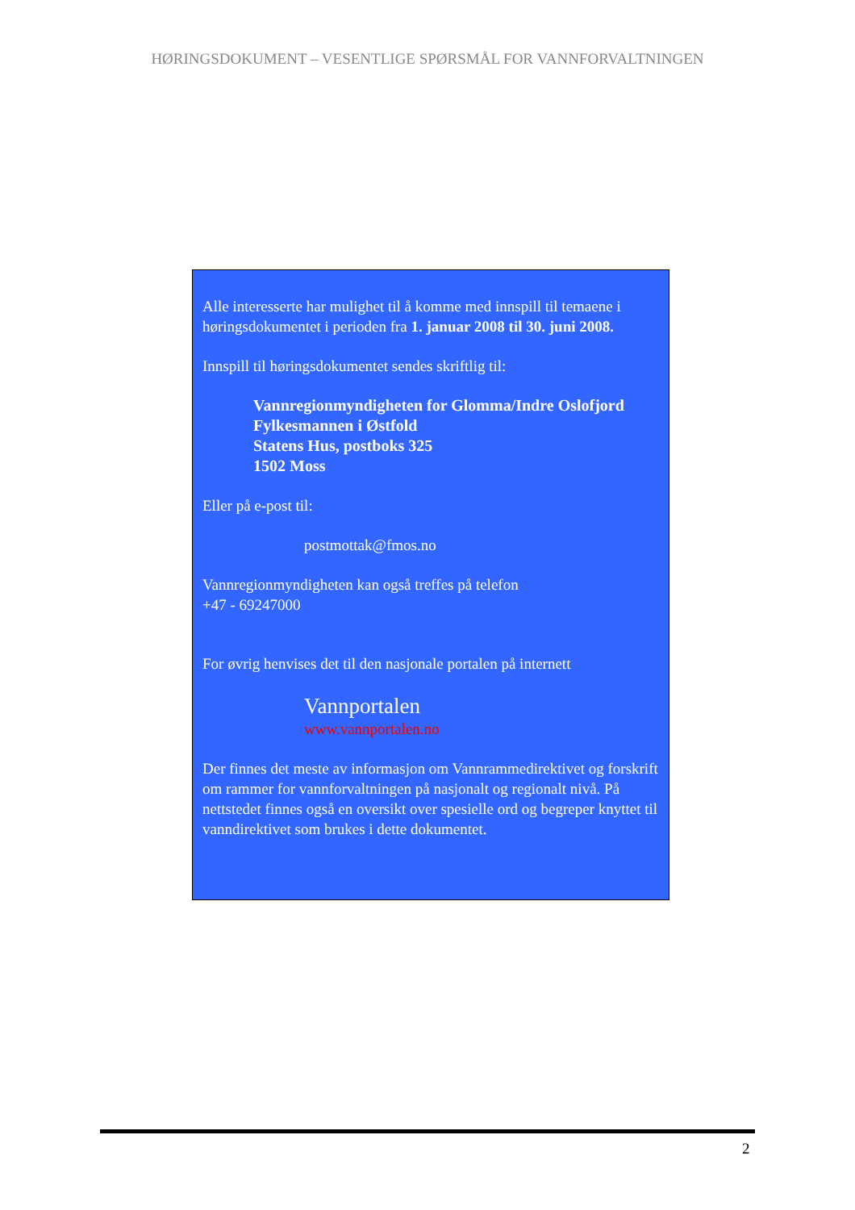HØRINGSDOKUMENT – VESENTLIGE SPØRSMÅL FOR VANNFORVALTNINGEN
Alle interesserte har mulighet til å komme med innspill til temaene i høringsdokumentet i perioden fra 1. januar 2008 til 30. juni 2008.
Innspill til høringsdokumentet sendes skriftlig til:
Vannregionmyndigheten for Glomma/Indre Oslofjord
Fylkesmannen i Østfold
Statens Hus, postboks 325
1502 Moss
Eller på e-post til:
postmottak@fmos.no
Vannregionmyndigheten kan også treffes på telefon
+47 - 69247000
For øvrig henvises det til den nasjonale portalen på internett
Vannportalen
www.vannportalen.no
Der finnes det meste av informasjon om Vannrammedirektivet og forskrift om rammer for vannforvaltningen på nasjonalt og regionalt nivå. På nettstedet finnes også en oversikt over spesielle ord og begreper knyttet til vanndirektivet som brukes i dette dokumentet.
2